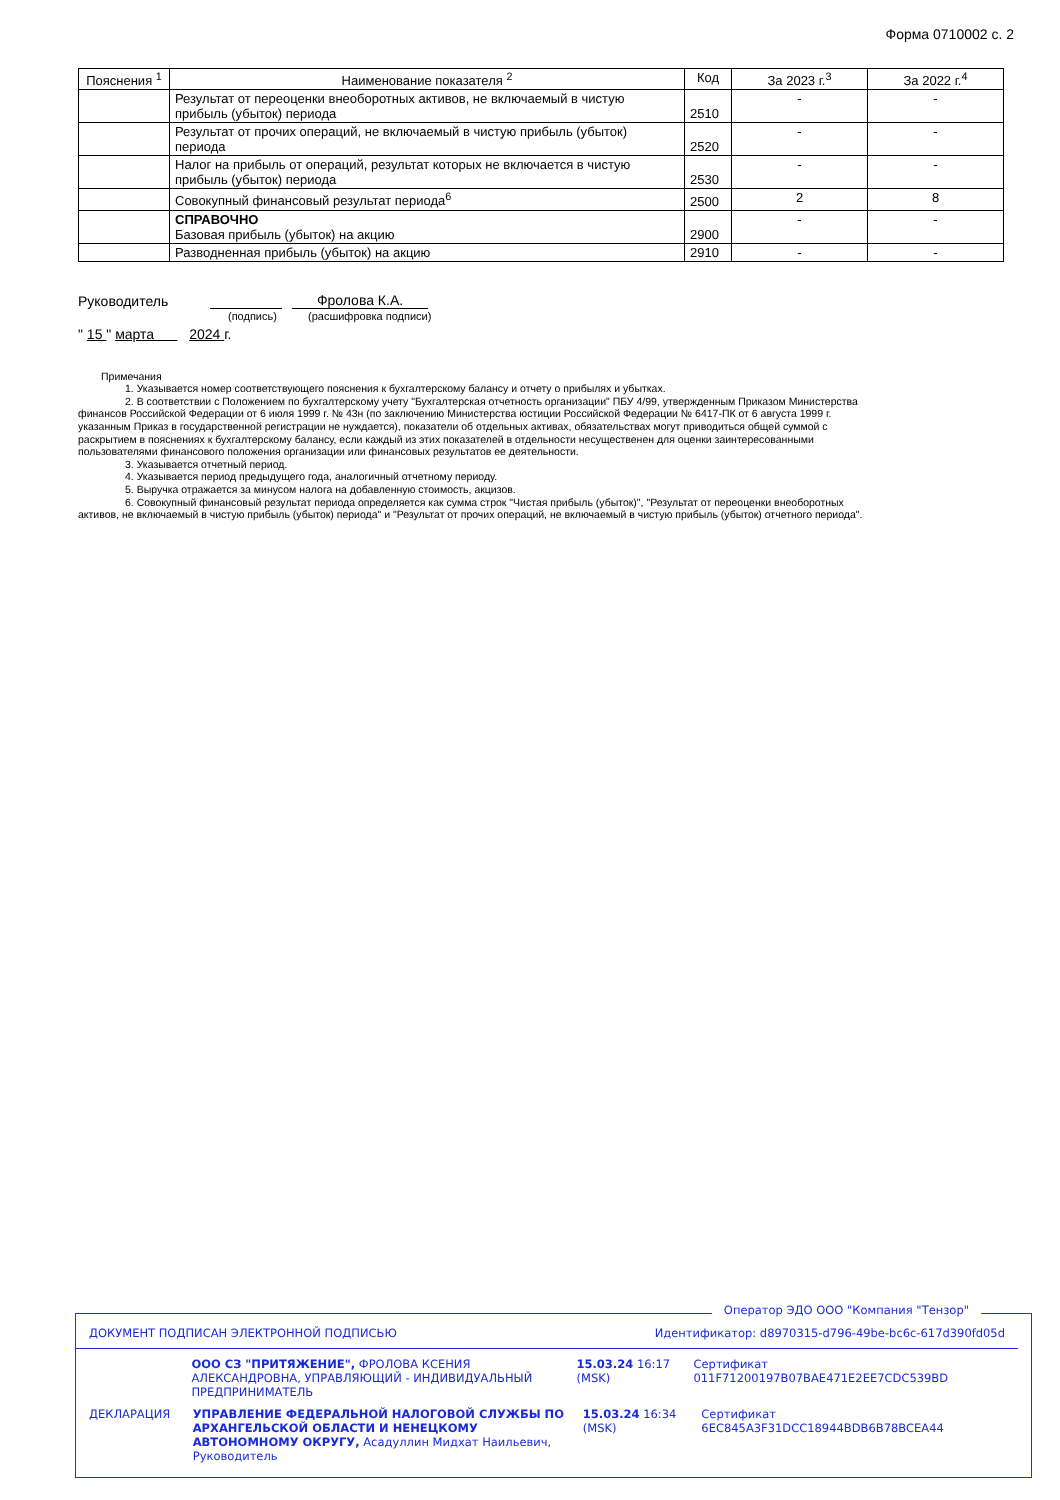Форма 0710002 с. 2
| Пояснения <sup>1</sup> | Наименование показателя <sup>2</sup> | Код | За 2023 г.<sup>3</sup> | За 2022 г.<sup>4</sup> |
| --- | --- | --- | --- | --- |
| | Результат от переоценки внеоборотных активов, не включаемый в чистую прибыль (убыток) периода | 2510 | - | - |
| | Результат от прочих операций, не включаемый в чистую прибыль (убыток) периода | 2520 | - | - |
| | Налог на прибыль от операций, результат которых не включается в чистую прибыль (убыток) периода | 2530 | - | - |
| | Совокупный финансовый результат периода<sup>6</sup> | 2500 | 2 | 8 |
| | СПРАВОЧНО Базовая прибыль (убыток) на акцию | 2900 | - | - |
| | Разводненная прибыль (убыток) на акцию | 2910 | - | - |
Руководитель Фролова К.А.
(подпись) (расшифровка подписи)
" 15 " марта 2024 г.
Примечания
1. Указывается номер соответствующего пояснения к бухгалтерскому балансу и отчету о прибылях и убытках.
2. В соответствии с Положением по бухгалтерскому учету "Бухгалтерская отчетность организации" ПБУ 4/99, утвержденным Приказом Министерства финансов Российской Федерации от 6 июля 1999 г. № 43н (по заключению Министерства юстиции Российской Федерации № 6417-ПК от 6 августа 1999 г. указанным Приказ в государственной регистрации не нуждается), показатели об отдельных активах, обязательствах могут приводиться общей суммой с раскрытием в пояснениях к бухгалтерскому балансу, если каждый из этих показателей в отдельности несущественен для оценки заинтересованными пользователями финансового положения организации или финансовых результатов ее деятельности.
3. Указывается отчетный период.
4. Указывается период предыдущего года, аналогичный отчетному периоду.
5. Выручка отражается за минусом налога на добавленную стоимость, акцизов.
6. Совокупный финансовый результат периода определяется как сумма строк "Чистая прибыль (убыток)", "Результат от переоценки внеоборотных активов, не включаемый в чистую прибыль (убыток) периода" и "Результат от прочих операций, не включаемый в чистую прибыль (убыток) отчетного периода".
Оператор ЭДО ООО "Компания "Тензор"
ДОКУМЕНТ ПОДПИСАН ЭЛЕКТРОННОЙ ПОДПИСЬЮ Идентификатор: d8970315-d796-49be-bc6c-617d390fd05d
ООО СЗ "ПРИТЯЖЕНИЕ", ФРОЛОВА КСЕНИЯ АЛЕКСАНДРОВНА, УПРАВЛЯЮЩИЙ - ИНДИВИДУАЛЬНЫЙ ПРЕДПРИНИМАТЕЛЬ 15.03.24 16:17 (MSK) Сертификат 011F71200197B07BAE471E2EE7CDC539BD
ДЕКЛАРАЦИЯ УПРАВЛЕНИЕ ФЕДЕРАЛЬНОЙ НАЛОГОВОЙ СЛУЖБЫ ПО АРХАНГЕЛЬСКОЙ ОБЛАСТИ И НЕНЕЦКОМУ АВТОНОМНОМУ ОКРУГУ, Асадуллин Мидхат Наильевич, Руководитель 15.03.24 16:34 (MSK) Сертификат 6EC845A3F31DCC18944BDB6B78BCEA44